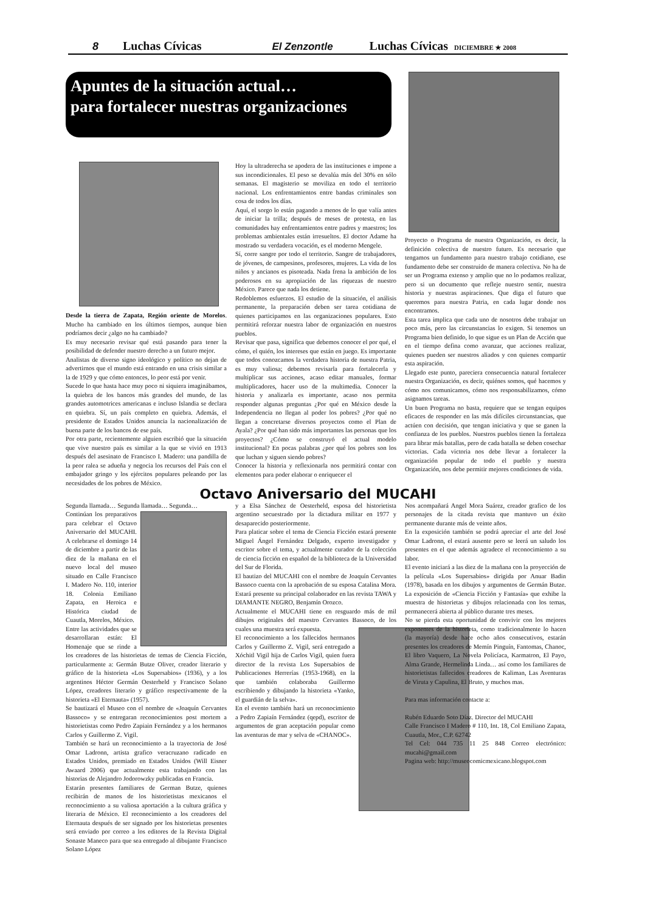8 Luchas Cívicas El Zenzontle Luchas Cívicas DICIEMBRE ★ 2008
Apuntes de la situación actual…
para fortalecer nuestras organizaciones
Desde la tierra de Zapata, Región oriente de Morelos. Mucho ha cambiado en los últimos tiempos, aunque bien podríamos decir ¿algo no ha cambiado?
Es muy necesario revisar qué está pasando para tener la posibilidad de defender nuestro derecho a un futuro mejor.
Analistas de diverso signo ideológico y político no dejan de advertirnos que el mundo está entrando en una crisis similar a la de 1929 y que cómo entonces, lo peor está por venir.
Sucede lo que hasta hace muy poco ni siquiera imaginábamos, la quiebra de los bancos más grandes del mundo, de las grandes automotrices americanas e incluso Islandia se declara en quiebra. Sí, un país completo en quiebra. Además, el presidente de Estados Unidos anuncia la nacionalización de buena parte de los bancos de ese país.
Por otra parte, recientemente alguien escribió que la situación que vive nuestro país es similar a la que se vivió en 1913 después del asesinato de Francisco I. Madero: una pandilla de la peor ralea se adueña y negocia los recursos del País con el embajador gringo y los ejércitos populares peleando por las necesidades de los pobres de México.
Hoy la ultraderecha se apodera de las instituciones e impone a sus incondicionales. El peso se devalúa más del 30% en sólo semanas. El magisterio se moviliza en todo el territorio nacional. Los enfrentamientos entre bandas criminales son cosa de todos los días.
Aquí, el sorgo lo están pagando a menos de lo que valía antes de iniciar la trilla; después de meses de protesta, en las comunidades hay enfrentamientos entre padres y maestros; los problemas ambientales están irresueltos. El doctor Adame ha mostrado su verdadera vocación, es el moderno Mengele.
Sí, corre sangre por todo el territorio. Sangre de trabajadores, de jóvenes, de campesinos, profesores, mujeres. La vida de los niños y ancianos es pisoteada. Nada frena la ambición de los poderosos en su apropiación de las riquezas de nuestro México. Parece que nada los detiene.
Redoblemos esfuerzos. El estudio de la situación, el análisis permanente, la preparación deben ser tarea cotidiana de quienes participamos en las organizaciones populares. Esto permitirá reforzar nuestra labor de organización en nuestros pueblos.
Revisar que pasa, significa que debemos conocer el por qué, el cómo, el quién, los intereses que están en juego. Es importante que todos conozcamos la verdadera historia de nuestra Patria, es muy valiosa; debemos revisarla para fortalecerla y multiplicar sus acciones, acaso editar manuales, formar multiplicadores, hacer uso de la multimedia. Conocer la historia y analizarla es importante, acaso nos permita responder algunas preguntas ¿Por qué en México desde la Independencia no llegan al poder los pobres? ¿Por qué no llegan a concretarse diversos proyectos como el Plan de Ayala? ¿Por qué han sido más importantes las personas que los proyectos? ¿Cómo se construyó el actual modelo institucional? En pocas palabras ¿por qué los pobres son los que luchan y siguen siendo pobres?
Conocer la historia y reflexionarla nos permitirá contar con elementos para poder elaborar o enriquecer el
Proyecto o Programa de nuestra Organización, es decir, la definición colectiva de nuestro futuro. Es necesario que tengamos un fundamento para nuestro trabajo cotidiano, ese fundamento debe ser construido de manera colectiva. No ha de ser un Programa extenso y amplio que no lo podamos realizar, pero si un documento que refleje nuestro sentir, nuestra historia y nuestras aspiraciones. Que diga el futuro que queremos para nuestra Patria, en cada lugar donde nos encontramos.
Esta tarea implica que cada uno de nosotros debe trabajar un poco más, pero las circunstancias lo exigen. Si tenemos un Programa bien definido, lo que sigue es un Plan de Acción que en el tiempo defina como avanzar, que acciones realizar, quienes pueden ser nuestros aliados y con quienes compartir esta aspiración.
Llegado este punto, pareciera consecuencia natural fortalecer nuestra Organización, es decir, quiénes somos, qué hacemos y cómo nos comunicamos, cómo nos responsabilizamos, cómo asignamos tareas.
Un buen Programa no basta, requiere que se tengan equipos eficaces de responder en las más difíciles circunstancias, que actúen con decisión, que tengan iniciativa y que se ganen la confianza de los pueblos. Nuestros pueblos tienen la fortaleza para librar más batallas, pero de cada batalla se deben cosechar victorias. Cada victoria nos debe llevar a fortalecer la organización popular de todo el pueblo y nuestra Organización, nos debe permitir mejores condiciones de vida.
Octavo Aniversario del MUCAHI
Segunda llamada… Segunda llamada… Segunda…
Continúan los preparativos para celebrar el Octavo Aniversario del MUCAHI. A celebrarse el domingo 14 de diciembre a partir de las diez de la mañana en el nuevo local del museo situado en Calle Francisco I. Madero No. 110, interior 18. Colonia Emiliano Zapata, en Heroica e Histórica ciudad de Cuautla, Morelos, México.
Entre las actividades que se desarrollaran están: El Homenaje que se rinde a los creadores de las historietas de temas de Ciencia Ficción, particularmente a: Germán Butze Oliver, creador literario y gráfico de la historieta «Los Supersabios» (1936), y a los argentinos Héctor Germán Oesterheld y Francisco Solano López, creadores literario y gráfico respectivamente de la historieta «El Eternauta» (1957).
Se bautizará el Museo con el nombre de «Joaquín Cervantes Bassoco» y se entregaran reconocimientos post mortem a historietistas como Pedro Zapiain Fernández y a los hermanos Carlos y Guillermo Z. Vigil.
También se hará un reconocimiento a la trayectoria de José Omar Ladronn, artista grafico veracruzano radicado en Estados Unidos, premiado en Estados Unidos (Will Eisner Awaard 2006) que actualmente esta trabajando con las historias de Alejandro Jodorowzky publicadas en Francia.
Estarán presentes familiares de German Butze, quienes recibirán de manos de los historietistas mexicanos el reconocimiento a su valiosa aportación a la cultura gráfica y literaria de México. El reconocimiento a los creadores del Eternauta después de ser signado por los historietas presentes será enviado por correo a los editores de la Revista Digital Sonaste Maneco para que sea entregado al dibujante Francisco Solano López
y a Elsa Sánchez de Oesterheld, esposa del historietista argentino secuestrado por la dictadura militar en 1977 y desaparecido posteriormente.
Para platicar sobre el tema de Ciencia Ficción estará presente Miguel Ángel Fernández Delgado, experto investigador y escritor sobre el tema, y actualmente curador de la colección de ciencia ficción en español de la biblioteca de la Universidad del Sur de Florida.
El bautizo del MUCAHI con el nombre de Joaquín Cervantes Bassoco cuenta con la aprobación de su esposa Catalina Mora. Estará presente su principal colaborador en las revista TAWA y DIAMANTE NEGRO, Benjamín Orozco.
Actualmente el MUCAHI tiene en resguardo más de mil dibujos originales del maestro Cervantes Bassoco, de los cuales una muestra será expuesta.
El reconocimiento a los fallecidos hermanos Carlos y Guillermo Z. Vigil, será entregado a Xóchitl Vigil hija de Carlos Vigil, quien fuera director de la revista Los Supersabios de Publicaciones Herrerías (1953-1968), en la que también colaboraba Guillermo escribiendo y dibujando la historieta «Yanko, el guardián de la selva».
En el evento también hará un reconocimiento a Pedro Zapiaín Fernández (qepd), escritor de argumentos de gran aceptación popular como las aventuras de mar y selva de «CHANOC».
Nos acompañará Angel Mora Suárez, creador grafico de los personajes de la citada revista que mantuvo un éxito permanente durante más de veinte años.
En la exposición también se podrá apreciar el arte del José Omar Ladronn, el estará ausente pero se leerá un saludo los presentes en el que además agradece el reconocimiento a su labor.
El evento iniciará a las diez de la mañana con la proyección de la película «Los Supersabios» dirigida por Anuar Badin (1978), basada en los dibujos y argumentos de Germán Butze. La exposición de «Ciencia Ficción y Fantasía» que exhibe la muestra de historietas y dibujos relacionada con los temas, permanecerá abierta al público durante tres meses.
No se pierda esta oportunidad de convivir con los mejores exponentes de la historieta, como tradicionalmente lo hacen (la mayoría) desde hace ocho años consecutivos, estarán presentes los creadores de Memín Pinguín, Fantomas, Chanoc, El libro Vaquero, La Novela Policíaca, Karmatron, El Payo, Alma Grande, Hermelinda Linda… así como los familiares de historietistas fallecidos creadores de Kaliman, Las Aventuras de Viruta y Capulina, El Bruto, y muchos mas.
Para mas información contacte a:
Rubén Eduardo Soto Díaz. Director del MUCAHI
Calle Francisco I Madero # 110, Int. 18, Col Emiliano Zapata, Cuautla, Mor., C.P. 62742
Tel Cel: 044 735 11 25 848 Correo electrónico: mucahi@gmail.com
Pagina web: http://museocomicmexicano.blogspot.com